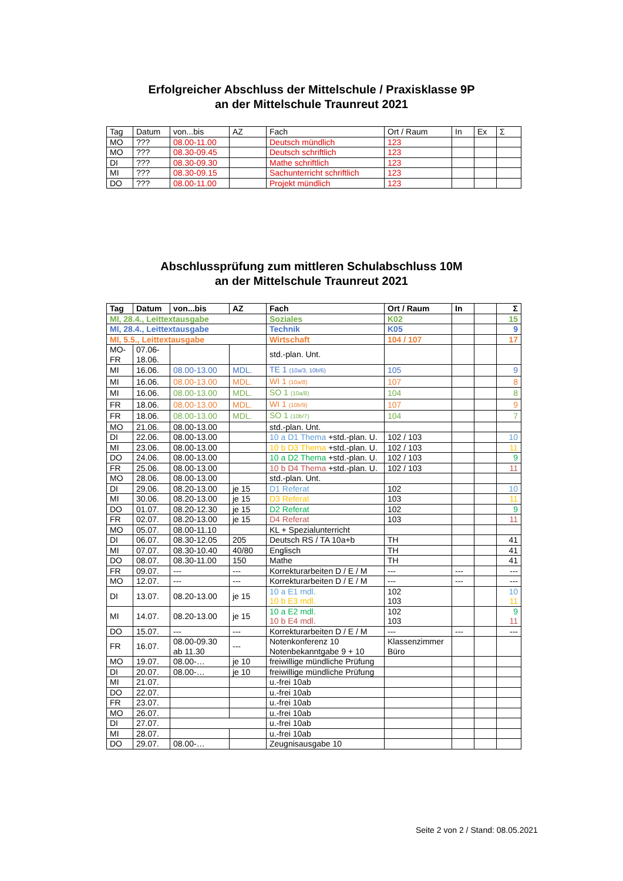Erfolgreicher Abschluss der Mittelschule / Praxisklasse 9P
an der Mittelschule Traunreut 2021
| Tag | Datum | von...bis | AZ | Fach | Ort / Raum | In | Ex | Σ |
| --- | --- | --- | --- | --- | --- | --- | --- | --- |
| MO | ??? | 08.00-11.00 | | Deutsch mündlich | 123 | | | |
| MO | ??? | 08.30-09.45 | | Deutsch schriftlich | 123 | | | |
| DI | ??? | 08.30-09.30 | | Mathe schriftlich | 123 | | | |
| MI | ??? | 08.30-09.15 | | Sachunterricht schriftlich | 123 | | | |
| DO | ??? | 08.00-11.00 | | Projekt mündlich | 123 | | | |
Abschlussprüfung zum mittleren Schulabschluss 10M
an der Mittelschule Traunreut 2021
| Tag | Datum | von...bis | AZ | Fach | Ort / Raum | In | | Σ |
| --- | --- | --- | --- | --- | --- | --- | --- | --- |
| MI, 28.4., Leittextausgabe | | | | Soziales | K02 | | | 15 |
| MI, 28.4., Leittextausgabe | | | | Technik | K05 | | | 9 |
| MI, 5.5., Leittextausgabe | | | | Wirtschaft | 104 / 107 | | | 17 |
| MO- FR | 07.06- 18.06. | | | std.-plan. Unt. | | | | |
| MI | 16.06. | 08.00-13.00 | MDL. | TE 1 (10a/3, 10b/6) | 105 | | | 9 |
| MI | 16.06. | 08.00-13.00 | MDL. | WI 1 (10a/8) | 107 | | | 8 |
| MI | 16.06. | 08.00-13.00 | MDL. | SO 1 (10a/8) | 104 | | | 8 |
| FR | 18.06. | 08.00-13.00 | MDL. | WI 1 (10b/9) | 107 | | | 9 |
| FR | 18.06. | 08.00-13.00 | MDL. | SO 1 (10b/7) | 104 | | | 7 |
| MO | 21.06. | 08.00-13.00 | | std.-plan. Unt. | | | | |
| DI | 22.06. | 08.00-13.00 | | 10 a D1 Thema +std.-plan. U. | 102 / 103 | | | 10 |
| MI | 23.06. | 08.00-13.00 | | 10 b D3 Thema +std.-plan. U. | 102 / 103 | | | 11 |
| DO | 24.06. | 08.00-13.00 | | 10 a D2 Thema +std.-plan. U. | 102 / 103 | | | 9 |
| FR | 25.06. | 08.00-13.00 | | 10 b D4 Thema +std.-plan. U. | 102 / 103 | | | 11 |
| MO | 28.06. | 08.00-13.00 | | std.-plan. Unt. | | | | |
| DI | 29.06. | 08.20-13.00 | je 15 | D1 Referat | 102 | | | 10 |
| MI | 30.06. | 08.20-13.00 | je 15 | D3 Referat | 103 | | | 11 |
| DO | 01.07. | 08.20-12.30 | je 15 | D2 Referat | 102 | | | 9 |
| FR | 02.07. | 08.20-13.00 | je 15 | D4 Referat | 103 | | | 11 |
| MO | 05.07. | 08.00-11.10 | | KL + Spezialunterricht | | | | |
| DI | 06.07. | 08.30-12.05 | 205 | Deutsch RS / TA 10a+b | TH | | | 41 |
| MI | 07.07. | 08.30-10.40 | 40/80 | Englisch | TH | | | 41 |
| DO | 08.07. | 08.30-11.00 | 150 | Mathe | TH | | | 41 |
| FR | 09.07. | --- | --- | Korrekturarbeiten D / E / M | --- | --- | | --- |
| MO | 12.07. | --- | --- | Korrekturarbeiten D / E / M | --- | --- | | --- |
| DI | 13.07. | 08.20-13.00 | je 15 | 10 a E1 mdl. 10 b E3 mdl. | 102 103 | | | 10 11 |
| MI | 14.07. | 08.20-13.00 | je 15 | 10 a E2 mdl. 10 b E4 mdl. | 102 103 | | | 9 11 |
| DO | 15.07. | --- | --- | Korrekturarbeiten D / E / M | --- | --- | | --- |
| FR | 16.07. | 08.00-09.30 ab 11.30 | --- | Notenkonferenz 10 Notenbekanntgabe 9 + 10 | Klassenzimmer Büro | | | |
| MO | 19.07. | 08.00-… | je 10 | freiwillige mündliche Prüfung | | | | |
| DI | 20.07. | 08.00-… | je 10 | freiwillige mündliche Prüfung | | | | |
| MI | 21.07. | | | u.-frei 10ab | | | | |
| DO | 22.07. | | | u.-frei 10ab | | | | |
| FR | 23.07. | | | u.-frei 10ab | | | | |
| MO | 26.07. | | | u.-frei 10ab | | | | |
| DI | 27.07. | | | u.-frei 10ab | | | | |
| MI | 28.07. | | | u.-frei 10ab | | | | |
| DO | 29.07. | 08.00-… | | Zeugnisausgabe 10 | | | | |
Seite 2 von 2 / Stand: 08.05.2021